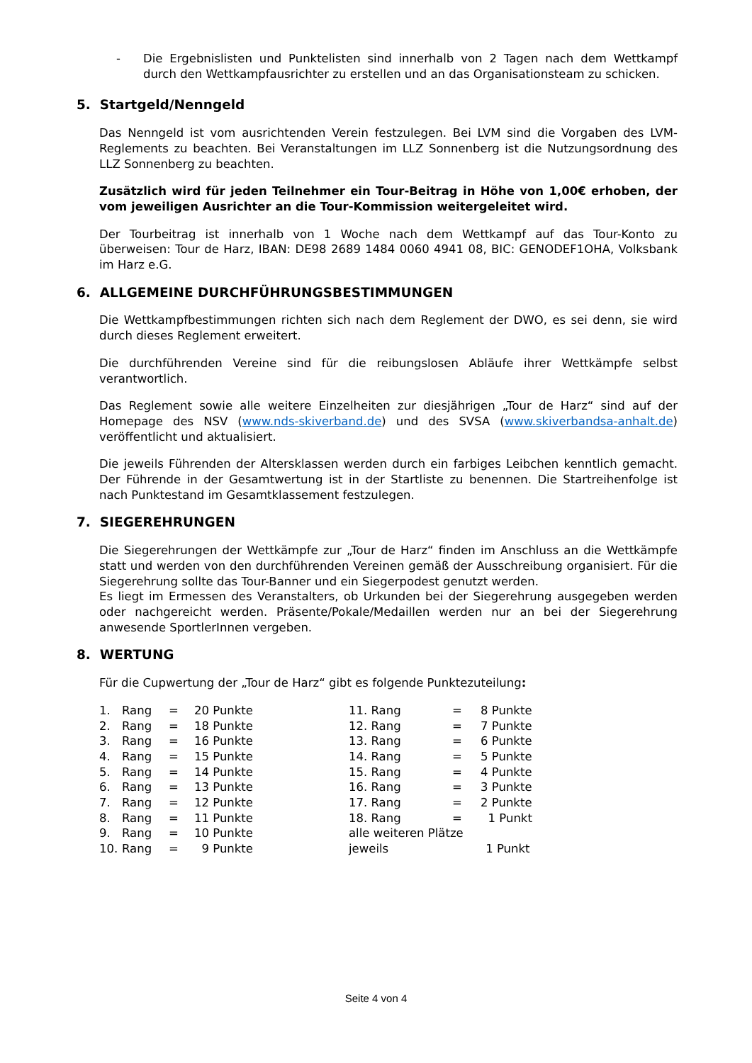- Die Ergebnislisten und Punktelisten sind innerhalb von 2 Tagen nach dem Wettkampf durch den Wettkampfausrichter zu erstellen und an das Organisationsteam zu schicken.
5. Startgeld/Nenngeld
Das Nenngeld ist vom ausrichtenden Verein festzulegen. Bei LVM sind die Vorgaben des LVM-Reglements zu beachten. Bei Veranstaltungen im LLZ Sonnenberg ist die Nutzungsordnung des LLZ Sonnenberg zu beachten.
Zusätzlich wird für jeden Teilnehmer ein Tour-Beitrag in Höhe von 1,00€ erhoben, der vom jeweiligen Ausrichter an die Tour-Kommission weitergeleitet wird.
Der Tourbeitrag ist innerhalb von 1 Woche nach dem Wettkampf auf das Tour-Konto zu überweisen: Tour de Harz, IBAN: DE98 2689 1484 0060 4941 08, BIC: GENODEF1OHA, Volksbank im Harz e.G.
6. ALLGEMEINE DURCHFÜHRUNGSBESTIMMUNGEN
Die Wettkampfbestimmungen richten sich nach dem Reglement der DWO, es sei denn, sie wird durch dieses Reglement erweitert.
Die durchführenden Vereine sind für die reibungslosen Abläufe ihrer Wettkämpfe selbst verantwortlich.
Das Reglement sowie alle weitere Einzelheiten zur diesjährigen „Tour de Harz“ sind auf der Homepage des NSV (www.nds-skiverband.de) und des SVSA (www.skiverbandsa-anhalt.de) veröffentlicht und aktualisiert.
Die jeweils Führenden der Altersklassen werden durch ein farbiges Leibchen kenntlich gemacht. Der Führende in der Gesamtwertung ist in der Startliste zu benennen. Die Startreihenfolge ist nach Punktestand im Gesamtklassement festzulegen.
7. SIEGEREHRUNGEN
Die Siegerehrungen der Wettkämpfe zur „Tour de Harz“ finden im Anschluss an die Wettkämpfe statt und werden von den durchführenden Vereinen gemäß der Ausschreibung organisiert. Für die Siegerehrung sollte das Tour-Banner und ein Siegerpodest genutzt werden.
Es liegt im Ermessen des Veranstalters, ob Urkunden bei der Siegerehrung ausgegeben werden oder nachgereicht werden. Präsente/Pokale/Medaillen werden nur an bei der Siegerehrung anwesende SportlerInnen vergeben.
8. WERTUNG
Für die Cupwertung der „Tour de Harz“ gibt es folgende Punktezuteilung:
| 1. | Rang | = | 20 Punkte | 11. Rang | = 8 Punkte |
| 2. | Rang | = | 18 Punkte | 12. Rang | = 7 Punkte |
| 3. | Rang | = | 16 Punkte | 13. Rang | = 6 Punkte |
| 4. | Rang | = | 15 Punkte | 14. Rang | = 5 Punkte |
| 5. | Rang | = | 14 Punkte | 15. Rang | = 4 Punkte |
| 6. | Rang | = | 13 Punkte | 16. Rang | = 3 Punkte |
| 7. | Rang | = | 12 Punkte | 17. Rang | = 2 Punkte |
| 8. | Rang | = | 11 Punkte | 18. Rang | = 1 Punkt |
| 9. | Rang | = | 10 Punkte | alle weiteren Plätze | |
| 10. | Rang | = | 9 Punkte | jeweils | 1 Punkt |
Seite 4 von 4